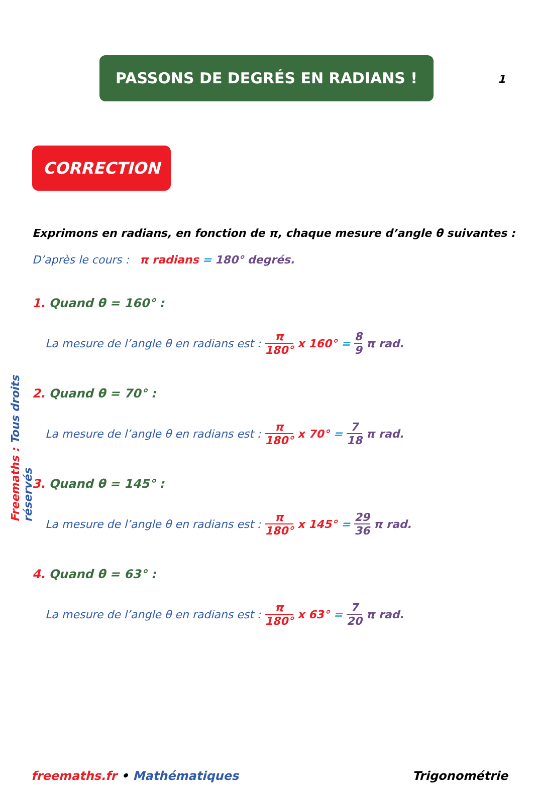1
PASSONS DE DEGRÉS EN RADIANS !
CORRECTION
Freemaths : Tous droits réservés
Exprimons en radians, en fonction de π, chaque mesure d’angle θ suivantes :
D’après le cours : π radians = 180° degrés.
1. Quand θ = 160° :
La mesure de l’angle θ en radians est : π 180° x 160° = 8 9 π rad.
2. Quand θ = 70° :
La mesure de l’angle θ en radians est : π 180° x 70° = 7 18 π rad.
3. Quand θ = 145° :
La mesure de l’angle θ en radians est : π 180° x 145° = 29 36 π rad.
4. Quand θ = 63° :
La mesure de l’angle θ en radians est : π 180° x 63° = 7 20 π rad.
freemaths.fr • Mathématiques Trigonométrie